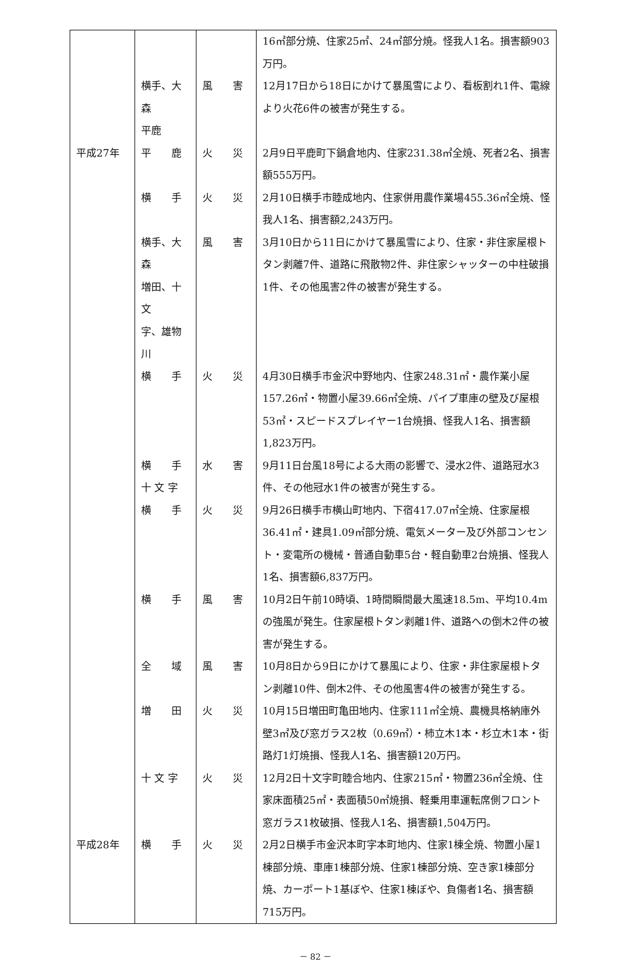| | | | 16㎡部分焼、住家25㎡、24㎡部分焼。怪我人1名。損害額903万円。 |
| | 横手、大森 平鹿 | 風 害 | 12月17日から18日にかけて暴風雪により、看板割れ1件、電線より火花6件の被害が発生する。 |
| 平成27年 | 平 鹿 | 火 災 | 2月9日平鹿町下鍋倉地内、住家231.38㎡全焼、死者2名、損害額555万円。 |
| | 横 手 | 火 災 | 2月10日横手市睦成地内、住家併用農作業場455.36㎡全焼、怪我人1名、損害額2,243万円。 |
| | 横手、大森 増田、十文 字、雄物川 | 風 害 | 3月10日から11日にかけて暴風雪により、住家・非住家屋根トタン剥離7件、道路に飛散物2件、非住家シャッターの中柱破損1件、その他風害2件の被害が発生する。 |
| | 横 手 | 火 災 | 4月30日横手市金沢中野地内、住家248.31㎡・農作業小屋157.26㎡・物置小屋39.66㎡全焼、パイプ車庫の壁及び屋根53㎡・スピードスプレイヤー1台焼損、怪我人1名、損害額1,823万円。 |
| | 横 手 十 文 字 | 水 害 | 9月11日台風18号による大雨の影響で、浸水2件、道路冠水3件、その他冠水1件の被害が発生する。 |
| | 横 手 | 火 災 | 9月26日横手市横山町地内、下宿417.07㎡全焼、住家屋根36.41㎡・建具1.09㎡部分焼、電気メーター及び外部コンセント・変電所の機械・普通自動車5台・軽自動車2台焼損、怪我人1名、損害額6,837万円。 |
| | 横 手 | 風 害 | 10月2日午前10時頃、1時間瞬間最大風速18.5m、平均10.4mの強風が発生。住家屋根トタン剥離1件、道路への倒木2件の被害が発生する。 |
| | 全 域 | 風 害 | 10月8日から9日にかけて暴風により、住家・非住家屋根トタン剥離10件、倒木2件、その他風害4件の被害が発生する。 |
| | 増 田 | 火 災 | 10月15日増田町亀田地内、住家111㎡全焼、農機具格納庫外壁3㎡及び窓ガラス2枚（0.69㎡）・柿立木1本・杉立木1本・街路灯1灯焼損、怪我人1名、損害額120万円。 |
| | 十 文 字 | 火 災 | 12月2日十文字町睦合地内、住家215㎡・物置236㎡全焼、住家床面積25㎡・表面積50㎡焼損、軽乗用車運転席側フロント窓ガラス1枚破損、怪我人1名、損害額1,504万円。 |
| 平成28年 | 横 手 | 火 災 | 2月2日横手市金沢本町字本町地内、住家1棟全焼、物置小屋1棟部分焼、車庫1棟部分焼、住家1棟部分焼、空き家1棟部分焼、カーポート1基ぼや、住家1棟ぼや、負傷者1名、損害額715万円。 |
－ 82 －